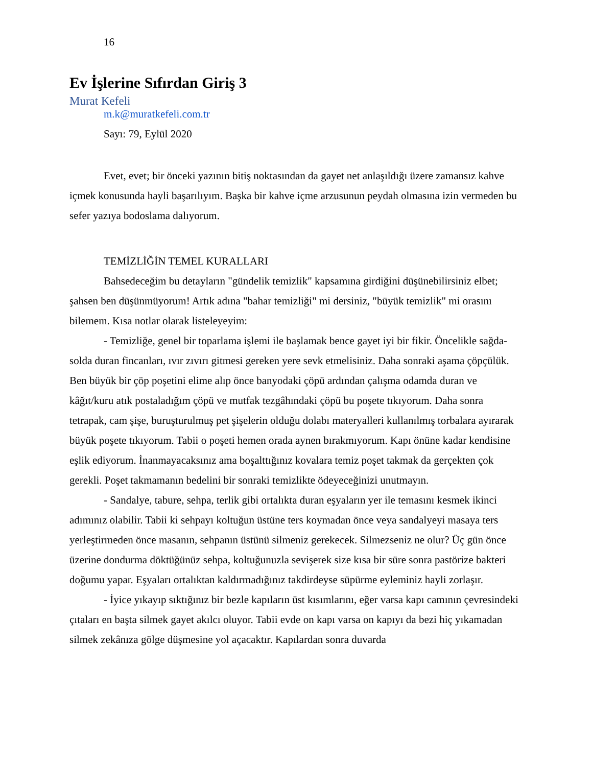16
Ev İşlerine Sıfırdan Giriş 3
Murat Kefeli
m.k@muratkefeli.com.tr
Sayı: 79, Eylül 2020
Evet, evet; bir önceki yazının bitiş noktasından da gayet net anlaşıldığı üzere zamansız kahve içmek konusunda hayli başarılıyım. Başka bir kahve içme arzusunun peydah olmasına izin vermeden bu sefer yazıya bodoslama dalıyorum.
TEMİZLİĞİN TEMEL KURALLARI
Bahsedeceğim bu detayların "gündelik temizlik" kapsamına girdiğini düşünebilirsiniz elbet; şahsen ben düşünmüyorum! Artık adına "bahar temizliği" mi dersiniz, "büyük temizlik" mi orasını bilemem. Kısa notlar olarak listeleyeyim:
- Temizliğe, genel bir toparlama işlemi ile başlamak bence gayet iyi bir fikir. Öncelikle sağda-solda duran fincanları, ıvır zıvırı gitmesi gereken yere sevk etmelisiniz. Daha sonraki aşama çöpçülük. Ben büyük bir çöp poşetini elime alıp önce banyodaki çöpü ardından çalışma odamda duran ve kâğıt/kuru atık postaladığım çöpü ve mutfak tezgâhındaki çöpü bu poşete tıkıyorum. Daha sonra tetrapak, cam şişe, buruşturulmuş pet şişelerin olduğu dolabı materyalleri kullanılmış torbalara ayırarak büyük poşete tıkıyorum. Tabii o poşeti hemen orada aynen bırakmıyorum. Kapı önüne kadar kendisine eşlik ediyorum. İnanmayacaksınız ama boşalttığınız kovalara temiz poşet takmak da gerçekten çok gerekli. Poşet takmamanın bedelini bir sonraki temizlikte ödeyeceğinizi unutmayın.
- Sandalye, tabure, sehpa, terlik gibi ortalıkta duran eşyaların yer ile temasını kesmek ikinci adımınız olabilir. Tabii ki sehpayı koltuğun üstüne ters koymadan önce veya sandalyeyi masaya ters yerleştirmeden önce masanın, sehpanın üstünü silmeniz gerekecek. Silmezseniz ne olur? Üç gün önce üzerine dondurma döktüğünüz sehpa, koltuğunuzla sevişerek size kısa bir süre sonra pastörize bakteri doğumu yapar. Eşyaları ortalıktan kaldırmadığınız takdirdeyse süpürme eyleminiz hayli zorlaşır.
- İyice yıkayıp sıktığınız bir bezle kapıların üst kısımlarını, eğer varsa kapı camının çevresindeki çıtaları en başta silmek gayet akılcı oluyor. Tabii evde on kapı varsa on kapıyı da bezi hiç yıkamadan silmek zekânıza gölge düşmesine yol açacaktır. Kapılardan sonra duvarda